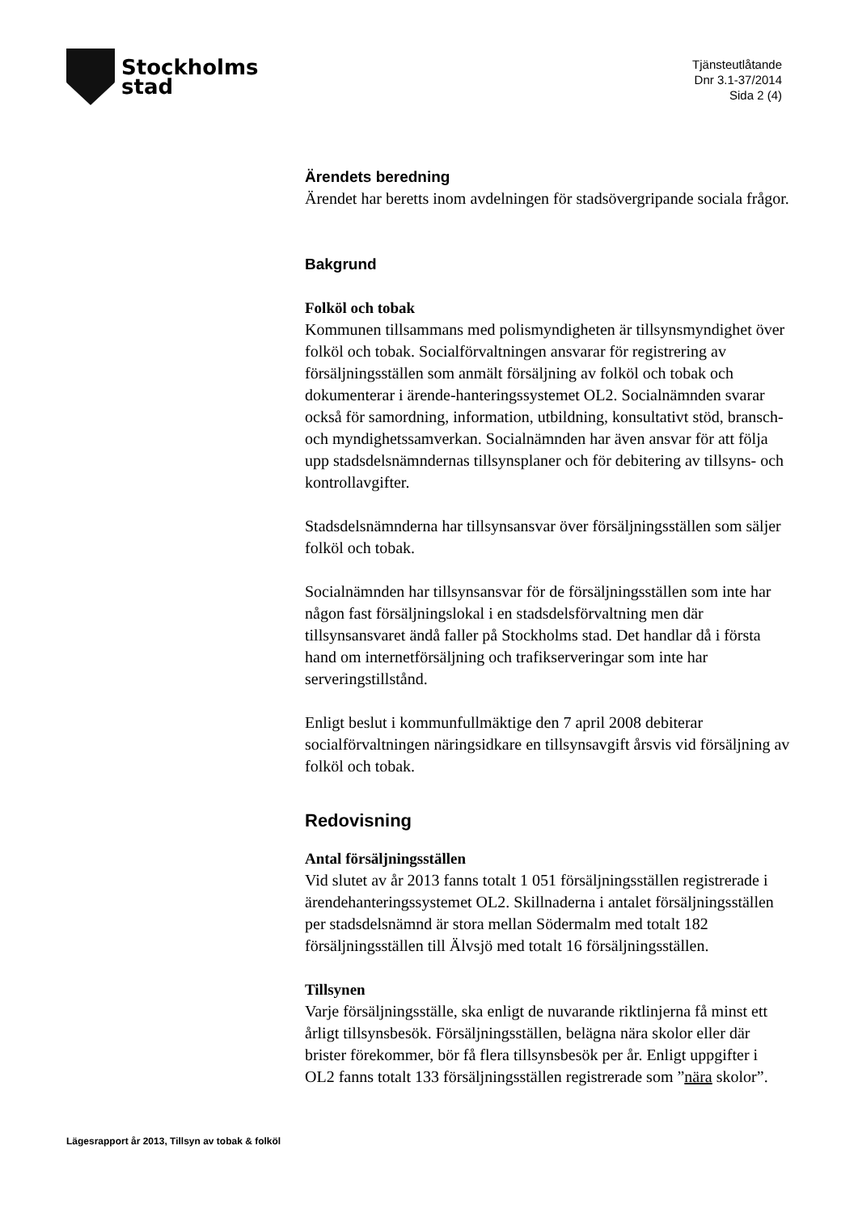Stockholms
stad
Tjänsteutlåtande
Dnr 3.1-37/2014
Sida 2 (4)
Ärendets beredning
Ärendet har beretts inom avdelningen för stadsövergripande sociala frågor.
Bakgrund
Folköl och tobak
Kommunen tillsammans med polismyndigheten är tillsynsmyndighet över folköl och tobak. Socialförvaltningen ansvarar för registrering av försäljningsställen som anmält försäljning av folköl och tobak och dokumenterar i ärende-hanteringssystemet OL2. Socialnämnden svarar också för samordning, information, utbildning, konsultativt stöd, bransch- och myndighetssamverkan. Socialnämnden har även ansvar för att följa upp stadsdelsnämndernas tillsynsplaner och för debitering av tillsyns- och kontrollavgifter.
Stadsdelsnämnderna har tillsynsansvar över försäljningsställen som säljer folköl och tobak.
Socialnämnden har tillsynsansvar för de försäljningsställen som inte har någon fast försäljningslokal i en stadsdelsförvaltning men där tillsynsansvaret ändå faller på Stockholms stad. Det handlar då i första hand om internetförsäljning och trafikserveringar som inte har serveringstillstånd.
Enligt beslut i kommunfullmäktige den 7 april 2008 debiterar socialförvaltningen näringsidkare en tillsynsavgift årsvis vid försäljning av folköl och tobak.
Redovisning
Antal försäljningsställen
Vid slutet av år 2013 fanns totalt 1 051 försäljningsställen registrerade i ärendehanteringssystemet OL2. Skillnaderna i antalet försäljningsställen per stadsdelsnämnd är stora mellan Södermalm med totalt 182 försäljningsställen till Älvsjö med totalt 16 försäljningsställen.
Tillsynen
Varje försäljningsställe, ska enligt de nuvarande riktlinjerna få minst ett årligt tillsynsbesök. Försäljningsställen, belägna nära skolor eller där brister förekommer, bör få flera tillsynsbesök per år. Enligt uppgifter i OL2 fanns totalt 133 försäljningsställen registrerade som ”nära skolor”.
Lägesrapport år 2013, Tillsyn av tobak & folköl